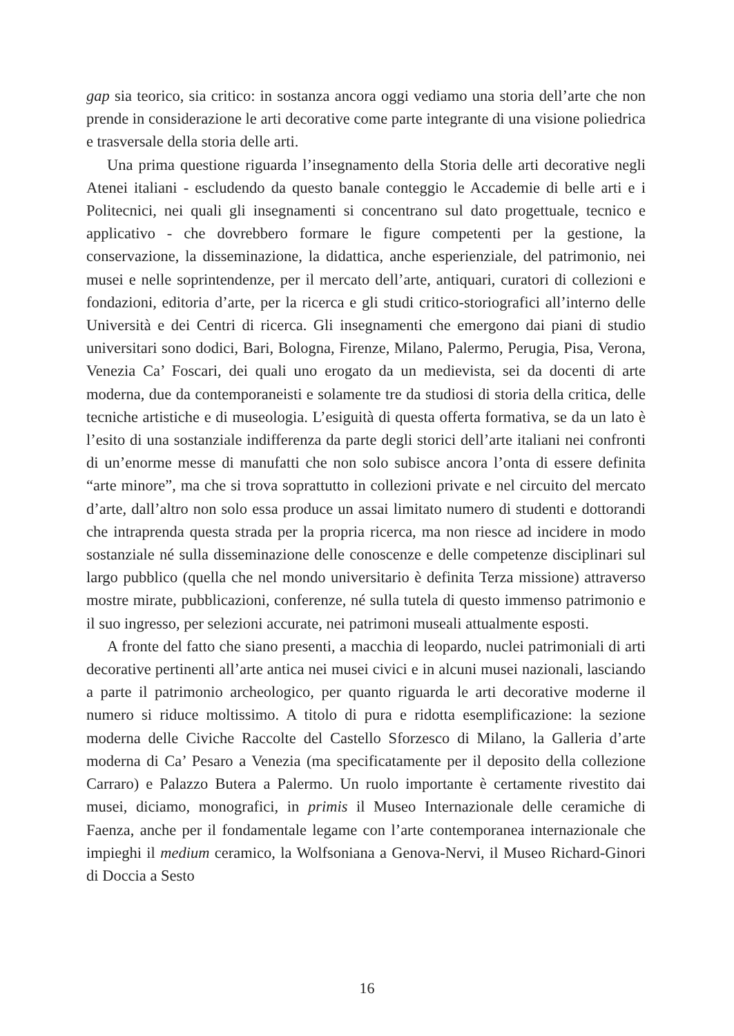gap sia teorico, sia critico: in sostanza ancora oggi vediamo una storia dell’arte che non prende in considerazione le arti decorative come parte integrante di una visione poliedrica e trasversale della storia delle arti.
Una prima questione riguarda l’insegnamento della Storia delle arti decorative negli Atenei italiani - escludendo da questo banale conteggio le Accademie di belle arti e i Politecnici, nei quali gli insegnamenti si concentrano sul dato progettuale, tecnico e applicativo - che dovrebbero formare le figure competenti per la gestione, la conservazione, la disseminazione, la didattica, anche esperienziale, del patrimonio, nei musei e nelle soprintendenze, per il mercato dell’arte, antiquari, curatori di collezioni e fondazioni, editoria d’arte, per la ricerca e gli studi critico-storiografici all’interno delle Università e dei Centri di ricerca. Gli insegnamenti che emergono dai piani di studio universitari sono dodici, Bari, Bologna, Firenze, Milano, Palermo, Perugia, Pisa, Verona, Venezia Ca’ Foscari, dei quali uno erogato da un medievista, sei da docenti di arte moderna, due da contemporaneisti e solamente tre da studiosi di storia della critica, delle tecniche artistiche e di museologia. L’esiguità di questa offerta formativa, se da un lato è l’esito di una sostanziale indifferenza da parte degli storici dell’arte italiani nei confronti di un’enorme messe di manufatti che non solo subisce ancora l’onta di essere definita “arte minore”, ma che si trova soprattutto in collezioni private e nel circuito del mercato d’arte, dall’altro non solo essa produce un assai limitato numero di studenti e dottorandi che intraprenda questa strada per la propria ricerca, ma non riesce ad incidere in modo sostanziale né sulla disseminazione delle conoscenze e delle competenze disciplinari sul largo pubblico (quella che nel mondo universitario è definita Terza missione) attraverso mostre mirate, pubblicazioni, conferenze, né sulla tutela di questo immenso patrimonio e il suo ingresso, per selezioni accurate, nei patrimoni museali attualmente esposti.
A fronte del fatto che siano presenti, a macchia di leopardo, nuclei patrimoniali di arti decorative pertinenti all’arte antica nei musei civici e in alcuni musei nazionali, lasciando a parte il patrimonio archeologico, per quanto riguarda le arti decorative moderne il numero si riduce moltissimo. A titolo di pura e ridotta esemplificazione: la sezione moderna delle Civiche Raccolte del Castello Sforzesco di Milano, la Galleria d’arte moderna di Ca’ Pesaro a Venezia (ma specificatamente per il deposito della collezione Carraro) e Palazzo Butera a Palermo. Un ruolo importante è certamente rivestito dai musei, diciamo, monografici, in primis il Museo Internazionale delle ceramiche di Faenza, anche per il fondamentale legame con l’arte contemporanea internazionale che impieghi il medium ceramico, la Wolfsoniana a Genova-Nervi, il Museo Richard-Ginori di Doccia a Sesto
16